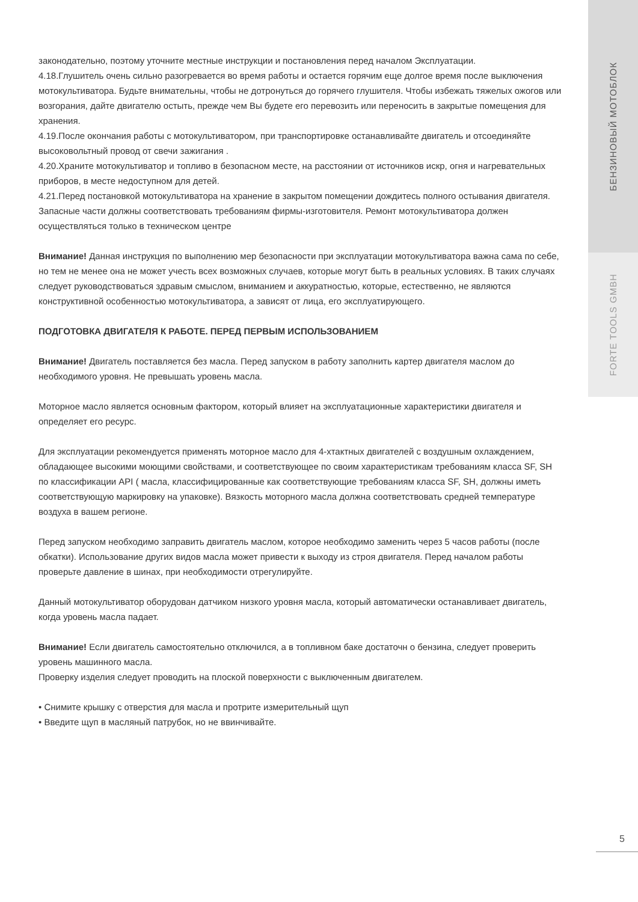БЕНЗИНОВЫЙ МОТОБЛОК
FORTE TOOLS GMBH
законодательно, поэтому уточните местные инструкции и постановления перед началом Эксплуатации.
4.18.Глушитель очень сильно разогревается во время работы и остается горячим еще долгое время после выключения мотокультиватора. Будьте внимательны, чтобы не дотронуться до горячего глушителя. Чтобы избежать тяжелых ожогов или возгорания, дайте двигателю остыть, прежде чем Вы будете его перевозить или переносить в закрытые помещения для хранения.
4.19.После окончания работы с мотокультиватором, при транспортировке останавливайте двигатель и отсоединяйте высоковольтный провод от свечи зажигания .
4.20.Храните мотокультиватор и топливо в безопасном месте, на расстоянии от источников искр, огня и нагревательных приборов, в месте недоступном для детей.
4.21.Перед постановкой мотокультиватора на хранение в закрытом помещении дождитесь полного остывания двигателя. Запасные части должны соответствовать требованиям фирмы-изготовителя. Ремонт мотокультиватора должен осуществляться только в техническом центре
Внимание! Данная инструкция по выполнению мер безопасности при эксплуатации мотокультиватора важна сама по себе, но тем не менее она не может учесть всех возможных случаев, которые могут быть в реальных условиях. В таких случаях следует руководствоваться здравым смыслом, вниманием и аккуратностью, которые, естественно, не являются конструктивной особенностью мотокультиватора, а зависят от лица, его эксплуатирующего.
ПОДГОТОВКА ДВИГАТЕЛЯ К РАБОТЕ. ПЕРЕД ПЕРВЫМ ИСПОЛЬЗОВАНИЕМ
Внимание! Двигатель поставляется без масла. Перед запуском в работу заполнить картер двигателя маслом до необходимого уровня. Не превышать уровень масла.
Моторное масло является основным фактором, который влияет на эксплуатационные характеристики двигателя и определяет его ресурс.
Для эксплуатации рекомендуется применять моторное масло для 4-хтактных двигателей с воздушным охлаждением, обладающее высокими моющими свойствами, и соответствующее по своим характеристикам требованиям класса SF, SH по классификации API ( масла, классифицированные как соответствующие требованиям класса SF, SH, должны иметь соответствующую маркировку на упаковке). Вязкость моторного масла должна соответствовать средней температуре воздуха в вашем регионе.
Перед запуском необходимо заправить двигатель маслом, которое необходимо заменить через 5 часов работы (после обкатки). Использование других видов масла может привести к выходу из строя двигателя. Перед началом работы проверьте давление в шинах, при необходимости отрегулируйте.
Данный мотокультиватор оборудован датчиком низкого уровня масла, который автоматически останавливает двигатель, когда уровень масла падает.
Внимание! Если двигатель самостоятельно отключился, а в топливном баке достаточн о бензина, следует проверить уровень машинного масла.
Проверку изделия следует проводить на плоской поверхности с выключенным двигателем.
• Снимите крышку с отверстия для масла и протрите измерительный щуп
• Введите щуп в масляный патрубок, но не ввинчивайте.
5